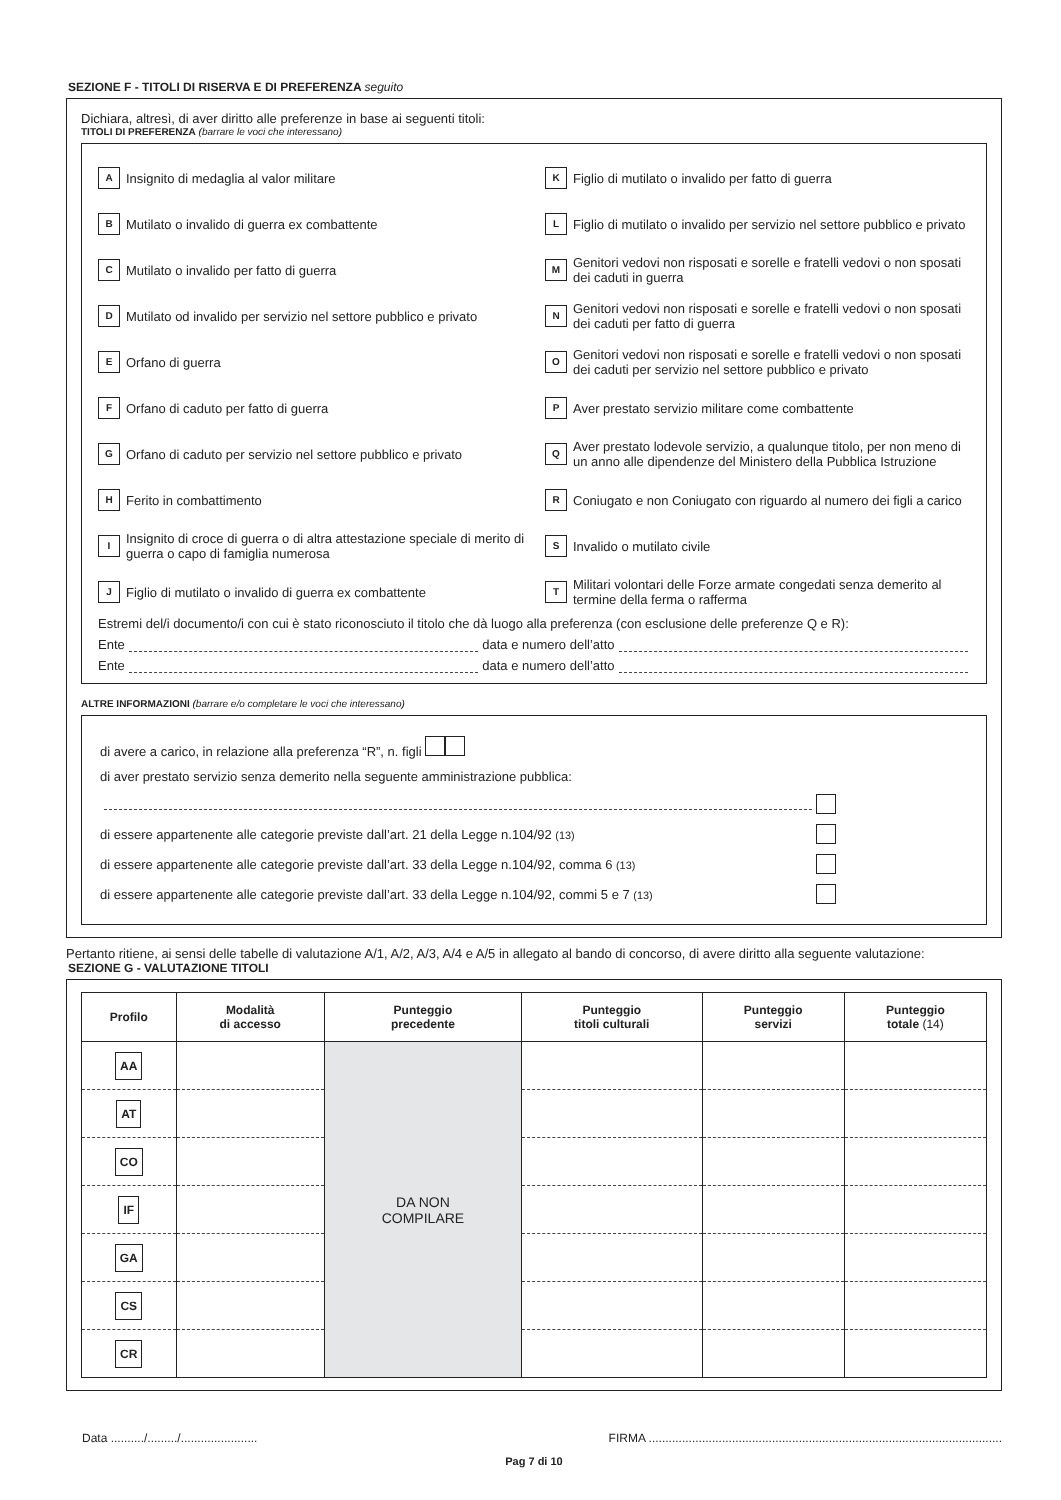SEZIONE F - TITOLI DI RISERVA E DI PREFERENZA seguito
Dichiara, altresì, di aver diritto alle preferenze in base ai seguenti titoli:
TITOLI DI PREFERENZA (barrare le voci che interessano)
A Insignito di medaglia al valor militare
K Figlio di mutilato o invalido per fatto di guerra
B Mutilato o invalido di guerra ex combattente
L Figlio di mutilato o invalido per servizio nel settore pubblico e privato
C Mutilato o invalido per fatto di guerra
M Genitori vedovi non risposati e sorelle e fratelli vedovi o non sposati dei caduti in guerra
D Mutilato od invalido per servizio nel settore pubblico e privato
N Genitori vedovi non risposati e sorelle e fratelli vedovi o non sposati dei caduti per fatto di guerra
E Orfano di guerra
O Genitori vedovi non risposati e sorelle e fratelli vedovi o non sposati dei caduti per servizio nel settore pubblico e privato
F Orfano di caduto per fatto di guerra
P Aver prestato servizio militare come combattente
G Orfano di caduto per servizio nel settore pubblico e privato
Q Aver prestato lodevole servizio, a qualunque titolo, per non meno di un anno alle dipendenze del Ministero della Pubblica Istruzione
H Ferito in combattimento
R Coniugato e non Coniugato con riguardo al numero dei figli a carico
I Insignito di croce di guerra o di altra attestazione speciale di merito di guerra o capo di famiglia numerosa
S Invalido o mutilato civile
J Figlio di mutilato o invalido di guerra ex combattente
T Militari volontari delle Forze armate congedati senza demerito al termine della ferma o rafferma
Estremi del/i documento/i con cui è stato riconosciuto il titolo che dà luogo alla preferenza (con esclusione delle preferenze Q e R):
Ente data e numero dell’atto
Ente data e numero dell’atto
ALTRE INFORMAZIONI (barrare e/o completare le voci che interessano)
di avere a carico, in relazione alla preferenza “R”, n. figli
di aver prestato servizio senza demerito nella seguente amministrazione pubblica:
di essere appartenente alle categorie previste dall’art. 21 della Legge n.104/92 (13)
di essere appartenente alle categorie previste dall’art. 33 della Legge n.104/92, comma 6 (13)
di essere appartenente alle categorie previste dall’art. 33 della Legge n.104/92, commi 5 e 7 (13)
Pertanto ritiene, ai sensi delle tabelle di valutazione A/1, A/2, A/3, A/4 e A/5 in allegato al bando di concorso, di avere diritto alla seguente valutazione:
SEZIONE G - VALUTAZIONE TITOLI
| Profilo | Modalità di accesso | Punteggio precedente | Punteggio titoli culturali | Punteggio servizi | Punteggio totale (14) |
| --- | --- | --- | --- | --- | --- |
| AA | | DA NON COMPILARE | | | |
| AT | | | | | |
| CO | | | | | |
| IF | | | | | |
| GA | | | | | |
| CS | | | | | |
| CR | | | | | |
Data ........../........./....................... FIRMA ..........................................................................................................
Pag 7 di 10